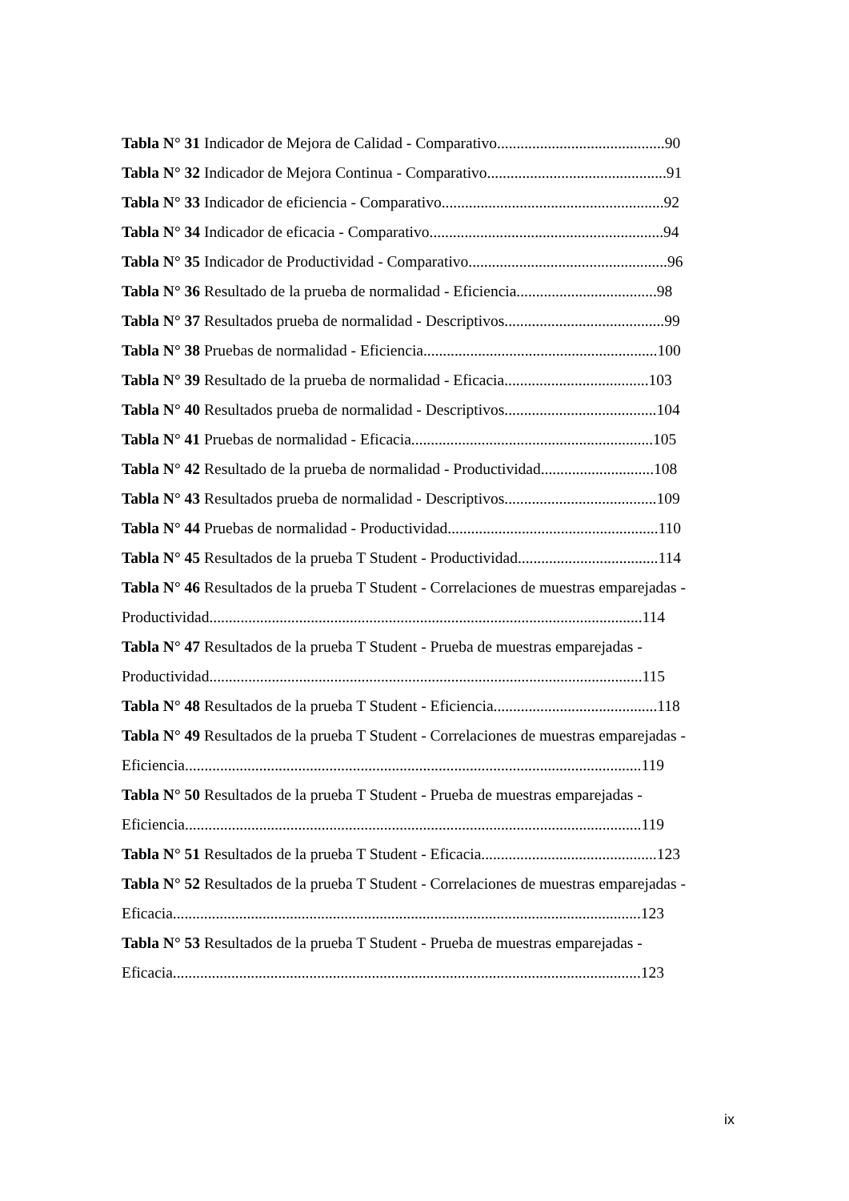Tabla N° 31 Indicador de Mejora de Calidad - Comparativo...........................................90
Tabla N° 32 Indicador de Mejora Continua - Comparativo..............................................91
Tabla N° 33 Indicador de eficiencia - Comparativo.........................................................92
Tabla N° 34 Indicador de eficacia - Comparativo............................................................94
Tabla N° 35 Indicador de Productividad - Comparativo...................................................96
Tabla N° 36 Resultado de la prueba de normalidad - Eficiencia....................................98
Tabla N° 37 Resultados prueba de normalidad - Descriptivos.........................................99
Tabla N° 38 Pruebas de normalidad - Eficiencia............................................................100
Tabla N° 39 Resultado de la prueba de normalidad - Eficacia.....................................103
Tabla N° 40 Resultados prueba de normalidad - Descriptivos.......................................104
Tabla N° 41 Pruebas de normalidad - Eficacia..............................................................105
Tabla N° 42 Resultado de la prueba de normalidad - Productividad.............................108
Tabla N° 43 Resultados prueba de normalidad - Descriptivos.......................................109
Tabla N° 44 Pruebas de normalidad - Productividad......................................................110
Tabla N° 45 Resultados de la prueba T Student - Productividad....................................114
Tabla N° 46 Resultados de la prueba T Student - Correlaciones de muestras emparejadas -
Productividad...............................................................................................................114
Tabla N° 47 Resultados de la prueba T Student - Prueba de muestras emparejadas -
Productividad...............................................................................................................115
Tabla N° 48 Resultados de la prueba T Student - Eficiencia..........................................118
Tabla N° 49 Resultados de la prueba T Student - Correlaciones de muestras emparejadas -
Eficiencia.....................................................................................................................119
Tabla N° 50 Resultados de la prueba T Student - Prueba de muestras emparejadas -
Eficiencia.....................................................................................................................119
Tabla N° 51 Resultados de la prueba T Student - Eficacia.............................................123
Tabla N° 52 Resultados de la prueba T Student - Correlaciones de muestras emparejadas -
Eficacia........................................................................................................................123
Tabla N° 53 Resultados de la prueba T Student - Prueba de muestras emparejadas -
Eficacia........................................................................................................................123
ix